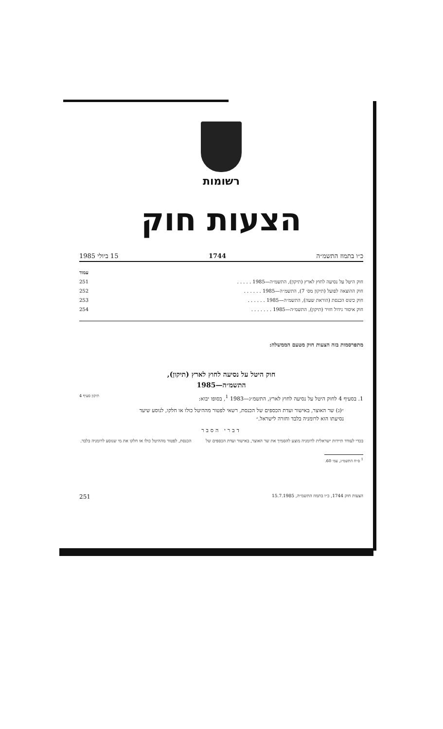רשומות
הצעות חוק
כ״ו בתמוז התשמ״ה 1744 15 ביולי 1985
| | עמוד |
| חוק היטל על נסיעה לחוץ לארץ (תיקון), התשמ״ה—1985 . . . . . | 251 |
| חוק ההוצאה לפועל (תיקון מס׳ 7), התשמ״ה—1985 . . . . . . | 252 |
| חוק כינוס הכנסת (הוראת שעה), התשמ״ה—1985 . . . . . . | 253 |
| חוק איסור גידול חזיר (תיקון), התשמ״ה—1985 . . . . . . . | 254 |
מתפרסמות בזה הצעות חוק מטעם הממשלה:
חוק היטל על נסיעה לחוץ לארץ (תיקון),
התשמ״ה—1985
1. בסעיף 4 לחוק היטל על נסיעה לחוץ לארץ, התשמ״ג—1983 <sup>1</sup>, בסופו יבוא: תיקון סעיף 4
״(ג) שר האוצר, באישור ועדת הכספים של הכנסת, רשאי לפטור מההיטל כולו או חלקו, לנוסע שיעד נסיעתו הוא לרומניה בלבד וחזרה לישראל.״
דברי הסבר
בכדי לעודד תיירות ישראלית לרומניה מוצע להסמיך את שר האוצר, באישור ועדת הכספים של
הכנסת, לפטור מההיטל כולו או חלקו את מי שנוסע לרומניה בלבד.
<sup>1</sup> ס״ח התשמ״ג, עמ׳ 60.
הצעות חוק 1744, כ״ו בתמוז התשמ״ה, 15.7.1985 251